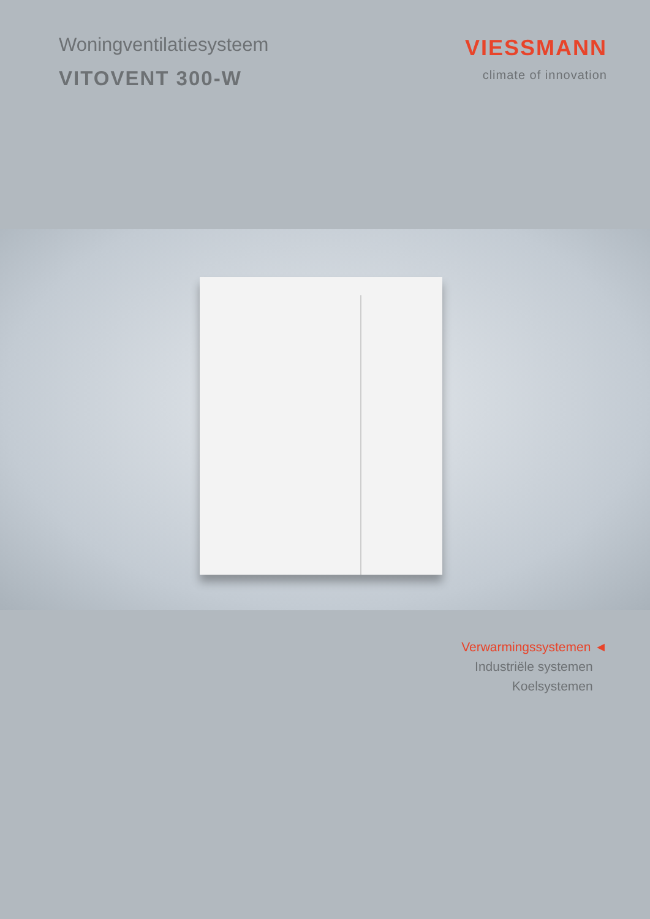Woningventilatiesysteem
VITOVENT 300-W
VIESSMANN
climate of innovation
Verwarmingssystemen ◄
Industriële systemen
Koelsystemen